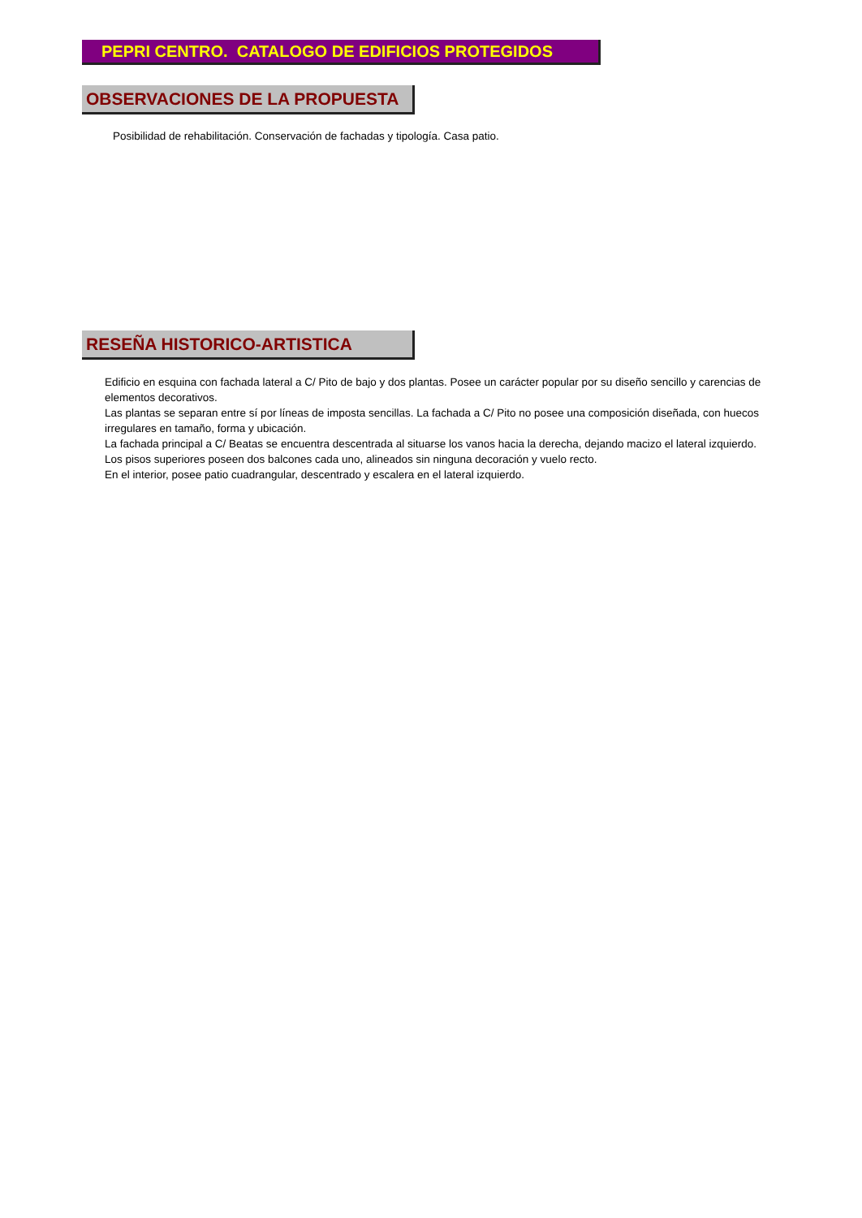PEPRI CENTRO. CATALOGO DE EDIFICIOS PROTEGIDOS
OBSERVACIONES DE LA PROPUESTA
Posibilidad de rehabilitación. Conservación de fachadas y tipología. Casa patio.
RESEÑA HISTORICO-ARTISTICA
Edificio en esquina con fachada lateral a C/ Pito de bajo y dos plantas. Posee un carácter popular por su diseño sencillo y carencias de elementos decorativos.
Las plantas se separan entre sí por líneas de imposta sencillas. La fachada a C/ Pito no posee una composición diseñada, con huecos irregulares en tamaño, forma y ubicación.
La fachada principal a C/ Beatas se encuentra descentrada al situarse los vanos hacia la derecha, dejando macizo el lateral izquierdo.
Los pisos superiores poseen dos balcones cada uno, alineados sin ninguna decoración y vuelo recto.
En el interior, posee patio cuadrangular, descentrado y escalera en el lateral izquierdo.